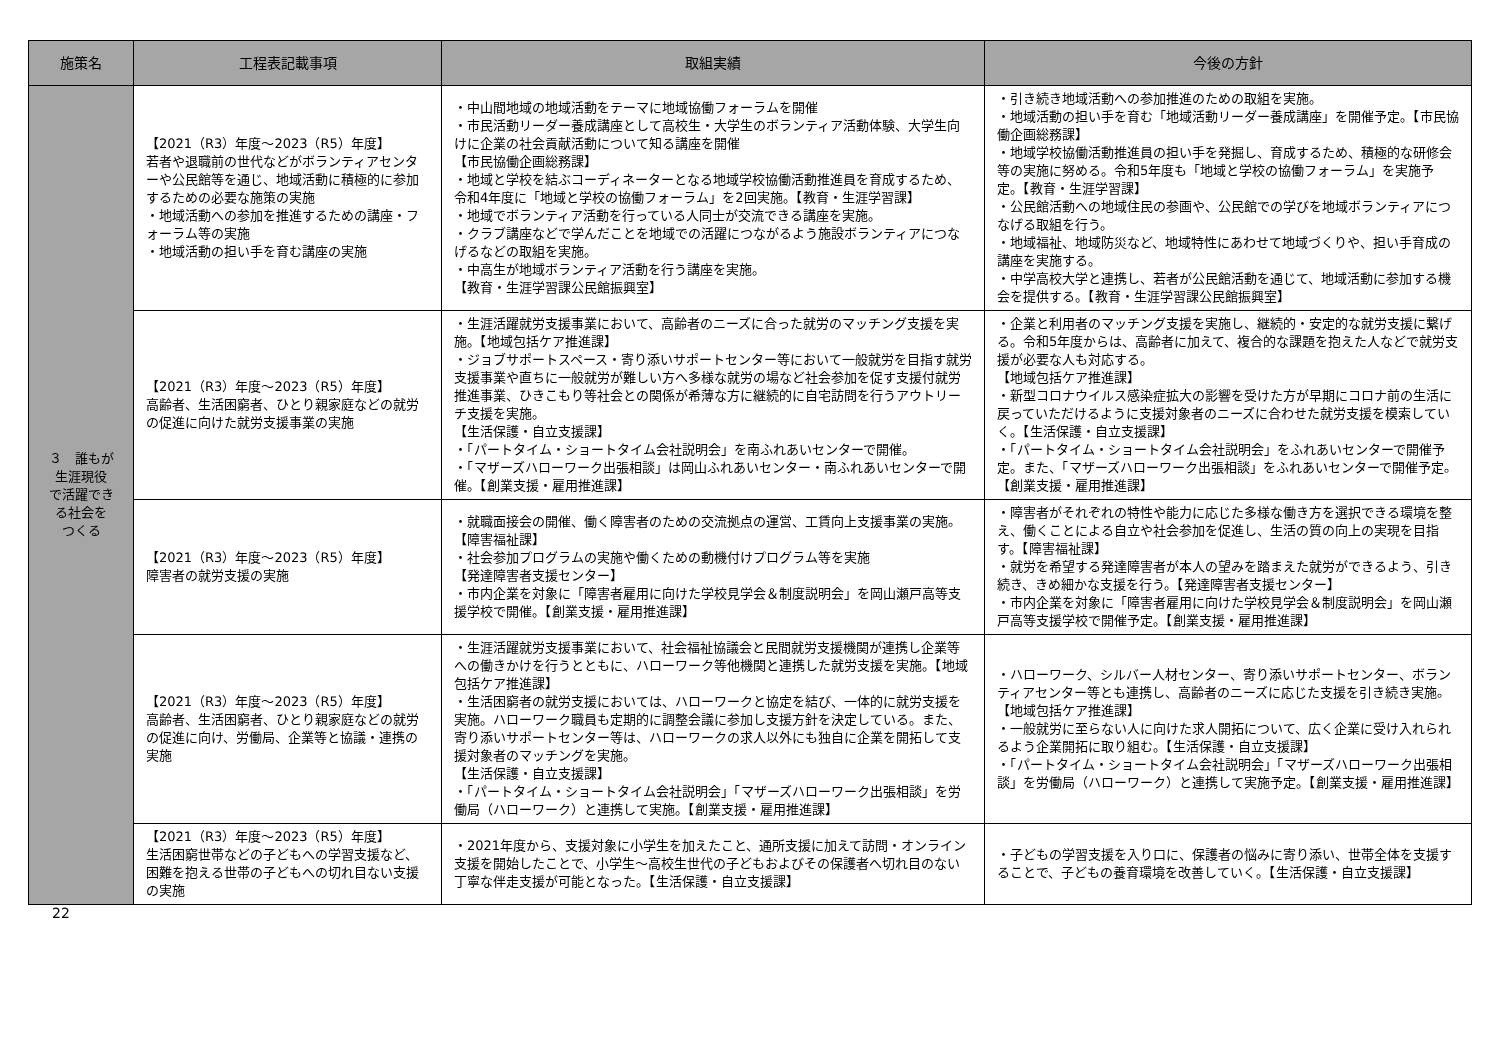| 施策名 | 工程表記載事項 | 取組実績 | 今後の方針 |
| --- | --- | --- | --- |
| ３ 誰もが 生涯現役 で活躍でき る社会を つくる | 【2021（R3）年度～2023（R5）年度】 若者や退職前の世代などがボランティアセンターや公民館等を通じ、地域活動に積極的に参加するための必要な施策の実施 ・地域活動への参加を推進するための講座・フォーラム等の実施 ・地域活動の担い手を育む講座の実施 | ・中山間地域の地域活動をテーマに地域協働フォーラムを開催 ・市民活動リーダー養成講座として高校生・大学生のボランティア活動体験、大学生向けに企業の社会貢献活動について知る講座を開催 【市民協働企画総務課】 ・地域と学校を結ぶコーディネーターとなる地域学校協働活動推進員を育成するため、令和4年度に「地域と学校の協働フォーラム」を2回実施。【教育・生涯学習課】 ・地域でボランティア活動を行っている人同士が交流できる講座を実施。 ・クラブ講座などで学んだことを地域での活躍につながるよう施設ボランティアにつなげるなどの取組を実施。 ・中高生が地域ボランティア活動を行う講座を実施。 【教育・生涯学習課公民館振興室】 | ・引き続き地域活動への参加推進のための取組を実施。 ・地域活動の担い手を育む「地域活動リーダー養成講座」を開催予定。【市民協働企画総務課】 ・地域学校協働活動推進員の担い手を発掘し、育成するため、積極的な研修会等の実施に努める。令和5年度も「地域と学校の協働フォーラム」を実施予定。【教育・生涯学習課】 ・公民館活動への地域住民の参画や、公民館での学びを地域ボランティアにつなげる取組を行う。 ・地域福祉、地域防災など、地域特性にあわせて地域づくりや、担い手育成の講座を実施する。 ・中学高校大学と連携し、若者が公民館活動を通じて、地域活動に参加する機会を提供する。【教育・生涯学習課公民館振興室】 |
| | 【2021（R3）年度～2023（R5）年度】 高齢者、生活困窮者、ひとり親家庭などの就労の促進に向けた就労支援事業の実施 | ・生涯活躍就労支援事業において、高齢者のニーズに合った就労のマッチング支援を実施。【地域包括ケア推進課】 ・ジョブサポートスペース・寄り添いサポートセンター等において一般就労を目指す就労支援事業や直ちに一般就労が難しい方へ多様な就労の場など社会参加を促す支援付就労推進事業、ひきこもり等社会との関係が希薄な方に継続的に自宅訪問を行うアウトリーチ支援を実施。 【生活保護・自立支援課】 ・「パートタイム・ショートタイム会社説明会」を南ふれあいセンターで開催。 ・「マザーズハローワーク出張相談」は岡山ふれあいセンター・南ふれあいセンターで開催。【創業支援・雇用推進課】 | ・企業と利用者のマッチング支援を実施し、継続的・安定的な就労支援に繋げる。令和5年度からは、高齢者に加えて、複合的な課題を抱えた人などで就労支援が必要な人も対応する。 【地域包括ケア推進課】 ・新型コロナウイルス感染症拡大の影響を受けた方が早期にコロナ前の生活に戻っていただけるように支援対象者のニーズに合わせた就労支援を模索していく。【生活保護・自立支援課】 ・「パートタイム・ショートタイム会社説明会」をふれあいセンターで開催予定。また、「マザーズハローワーク出張相談」をふれあいセンターで開催予定。【創業支援・雇用推進課】 |
| | 【2021（R3）年度～2023（R5）年度】 障害者の就労支援の実施 | ・就職面接会の開催、働く障害者のための交流拠点の運営、工賃向上支援事業の実施。【障害福祉課】 ・社会参加プログラムの実施や働くための動機付けプログラム等を実施 【発達障害者支援センター】 ・市内企業を対象に「障害者雇用に向けた学校見学会＆制度説明会」を岡山瀬戸高等支援学校で開催。【創業支援・雇用推進課】 | ・障害者がそれぞれの特性や能力に応じた多様な働き方を選択できる環境を整え、働くことによる自立や社会参加を促進し、生活の質の向上の実現を目指す。【障害福祉課】 ・就労を希望する発達障害者が本人の望みを踏まえた就労ができるよう、引き続き、きめ細かな支援を行う。【発達障害者支援センター】 ・市内企業を対象に「障害者雇用に向けた学校見学会＆制度説明会」を岡山瀬戸高等支援学校で開催予定。【創業支援・雇用推進課】 |
| | 【2021（R3）年度～2023（R5）年度】 高齢者、生活困窮者、ひとり親家庭などの就労の促進に向け、労働局、企業等と協議・連携の実施 | ・生涯活躍就労支援事業において、社会福祉協議会と民間就労支援機関が連携し企業等への働きかけを行うとともに、ハローワーク等他機関と連携した就労支援を実施。【地域包括ケア推進課】 ・生活困窮者の就労支援においては、ハローワークと協定を結び、一体的に就労支援を実施。ハローワーク職員も定期的に調整会議に参加し支援方針を決定している。また、寄り添いサポートセンター等は、ハローワークの求人以外にも独自に企業を開拓して支援対象者のマッチングを実施。 【生活保護・自立支援課】 ・「パートタイム・ショートタイム会社説明会」「マザーズハローワーク出張相談」を労働局（ハローワーク）と連携して実施。【創業支援・雇用推進課】 | ・ハローワーク、シルバー人材センター、寄り添いサポートセンター、ボランティアセンター等とも連携し、高齢者のニーズに応じた支援を引き続き実施。【地域包括ケア推進課】 ・一般就労に至らない人に向けた求人開拓について、広く企業に受け入れられるよう企業開拓に取り組む。【生活保護・自立支援課】 ・「パートタイム・ショートタイム会社説明会」「マザーズハローワーク出張相談」を労働局（ハローワーク）と連携して実施予定。【創業支援・雇用推進課】 |
| | 【2021（R3）年度～2023（R5）年度】 生活困窮世帯などの子どもへの学習支援など、困難を抱える世帯の子どもへの切れ目ない支援の実施 | ・2021年度から、支援対象に小学生を加えたこと、通所支援に加えて訪問・オンライン支援を開始したことで、小学生～高校生世代の子どもおよびその保護者へ切れ目のない丁寧な伴走支援が可能となった。【生活保護・自立支援課】 | ・子どもの学習支援を入り口に、保護者の悩みに寄り添い、世帯全体を支援することで、子どもの養育環境を改善していく。【生活保護・自立支援課】 |
22